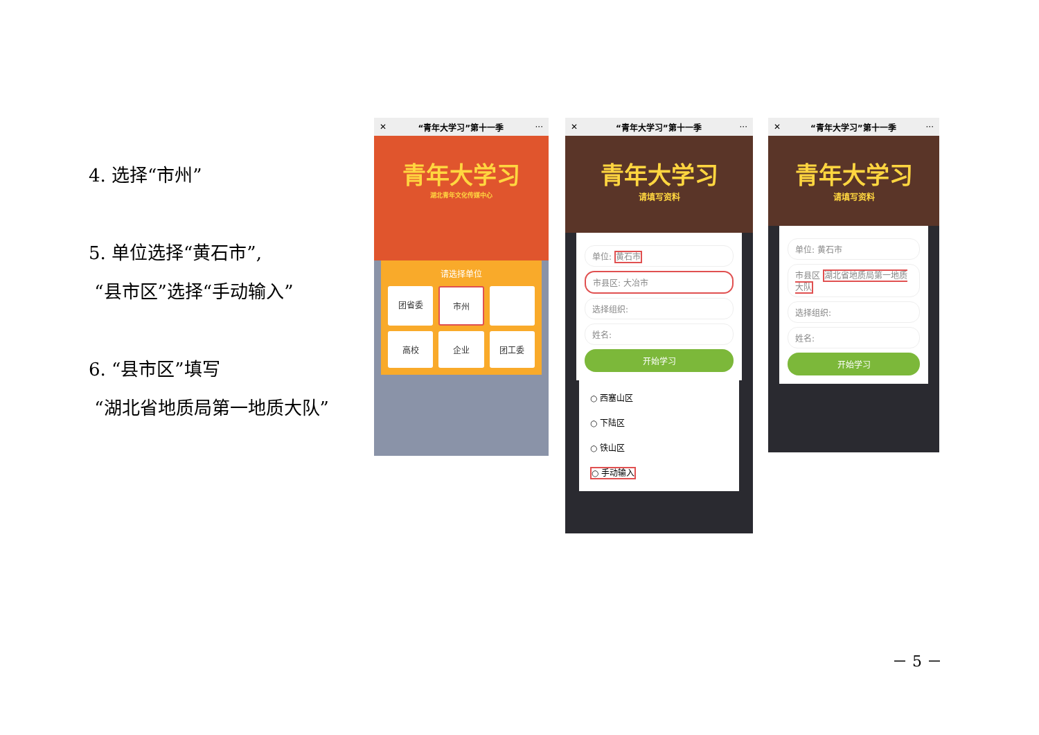4. 选择“市州”
5. 单位选择“黄石市”,
“县市区”选择“手动输入”
6. “县市区”填写
“湖北省地质局第一地质大队”
✕ “青年大学习”第十一季 ···
青年大学习
湖北青年文化传媒中心
请选择单位
团省委
市州
高校
企业
团工委
✕ “青年大学习”第十一季 ···
青年大学习
请填写资料
单位: 黄石市
市县区: 大冶市
选择组织:
姓名:
开始学习
○ 西塞山区
○ 下陆区
○ 铁山区
○ 手动输入
✕ “青年大学习”第十一季 ···
青年大学习
请填写资料
单位: 黄石市
市县区 湖北省地质局第一地质大队
选择组织:
姓名:
开始学习
－ 5 －